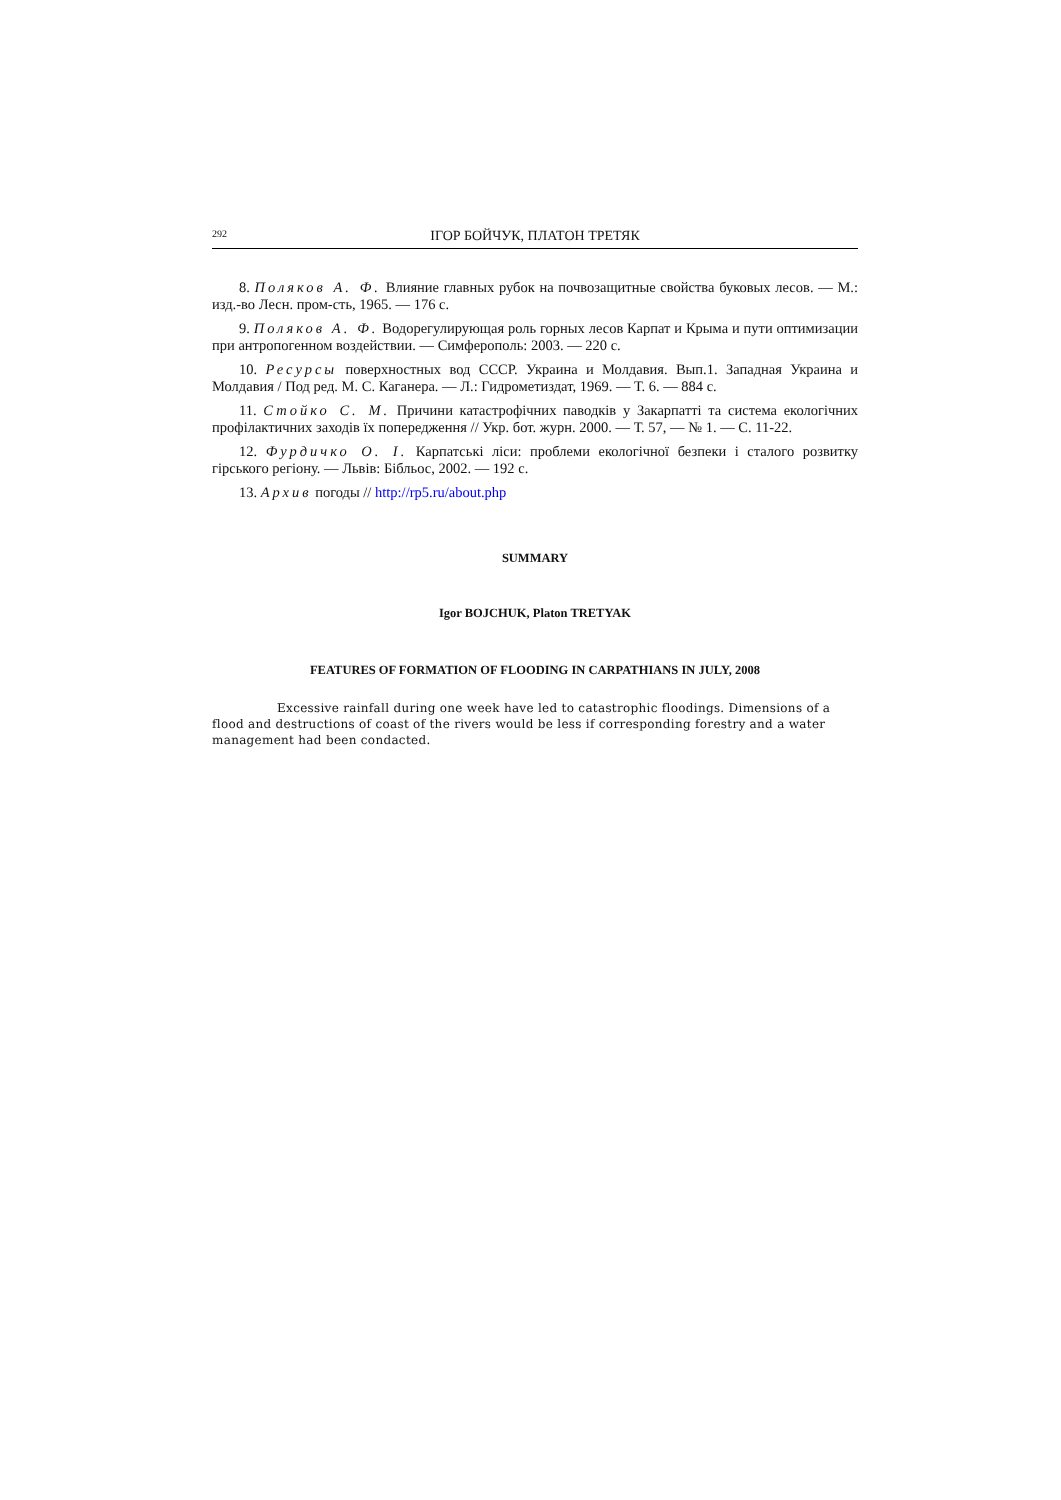292 ІГОР БОЙЧУК, ПЛАТОН ТРЕТЯК
8. Поляков А. Ф. Влияние главных рубок на почвозащитные свойства буковых лесов. — М.: изд.-во Лесн. пром-сть, 1965. — 176 с.
9. Поляков А. Ф. Водорегулирующая роль горных лесов Карпат и Крыма и пути оптимизации при антропогенном воздействии. — Симферополь: 2003. — 220 с.
10. Ресурсы поверхностных вод СССР. Украина и Молдавия. Вып.1. Западная Украина и Молдавия / Под ред. М. С. Каганера. — Л.: Гидрометиздат, 1969. — Т. 6. — 884 с.
11. Стойко С. М. Причини катастрофічних паводків у Закарпатті та система екологічних профілактичних заходів їх попередження // Укр. бот. журн. 2000. — Т. 57, — № 1. — С. 11-22.
12. Фурдичко О. І. Карпатські ліси: проблеми екологічної безпеки і сталого розвитку гірського регіону. — Львів: Бібльос, 2002. — 192 с.
13. Архив погоды // http://rp5.ru/about.php
SUMMARY
Igor BOJCHUK, Platon TRETYAK
FEATURES OF FORMATION OF FLOODING IN CARPATHIANS IN JULY, 2008
Excessive rainfall during one week have led to catastrophic floodings. Dimensions of a flood and destructions of coast of the rivers would be less if corresponding forestry and a water management had been condacted.